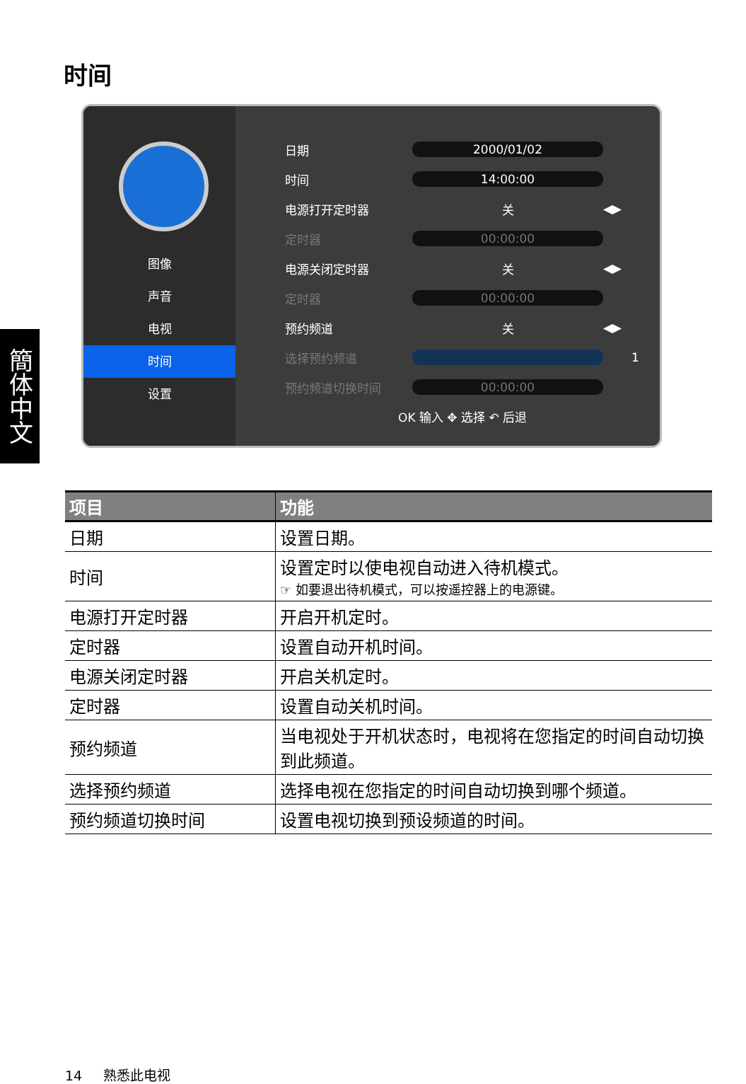时间
簡体中文
图像
声音
电视
时间
设置
日期 2000/01/02
时间 14:00:00
电源打开定时器 关 ◀▶
定时器 00:00:00
电源关闭定时器 关 ◀▶
定时器 00:00:00
预约频道 关 ◀▶
选择预约频道 1
预约频道切换时间 00:00:00
OK 输入 ✥ 选择 ↶ 后退
| 项目 | 功能 |
| --- | --- |
| 日期 | 设置日期。 |
| 时间 | 设置定时以使电视自动进入待机模式。 ☞ 如要退出待机模式，可以按遥控器上的电源键。 |
| 电源打开定时器 | 开启开机定时。 |
| 定时器 | 设置自动开机时间。 |
| 电源关闭定时器 | 开启关机定时。 |
| 定时器 | 设置自动关机时间。 |
| 预约频道 | 当电视处于开机状态时，电视将在您指定的时间自动切换到此频道。 |
| 选择预约频道 | 选择电视在您指定的时间自动切换到哪个频道。 |
| 预约频道切换时间 | 设置电视切换到预设频道的时间。 |
14 熟悉此电视